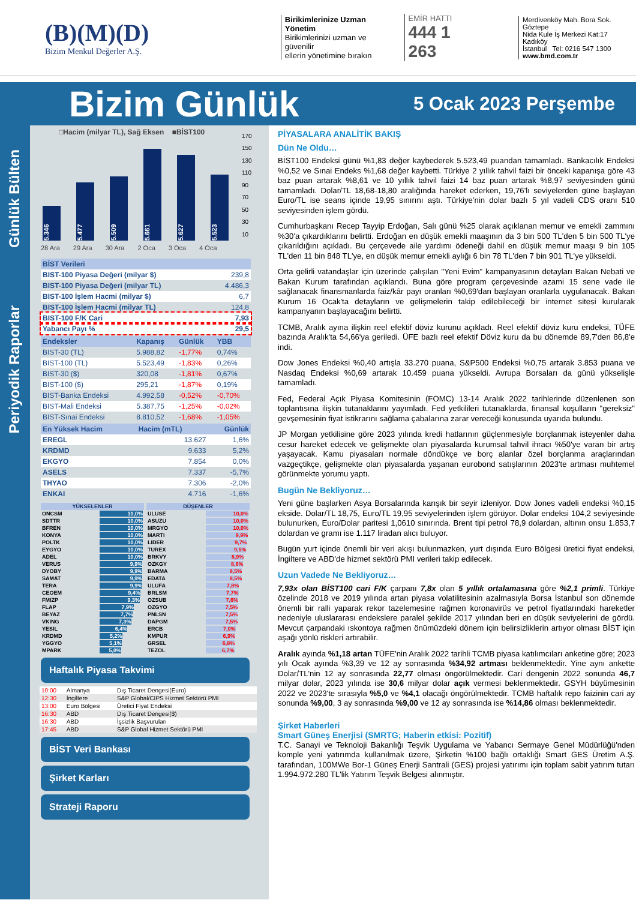(B)(M)(D)
Bizim Menkul Değerler A.Ş.
Birikimlerinize Uzman Yönetim
Birikimlerinizi uzman ve güvenilir
ellerin yönetimine bırakın
EMİR HATTI
444 1 263
Merdivenköy Mah. Bora Sok. Göztepe
Nida Kule İş Merkezi Kat:17 Kadıköy
İstanbul Tel: 0216 547 1300
www.bmd.com.tr
Bizim Günlük
5 Ocak 2023 Perşembe
Günlük Bülten
Periyodik Raporlar
□Hacim (milyar TL), Sağ Eksen ■BİST100
5.346
5.477
5.509
5.661
5.627
5.523
170
150
130
110
90
70
50
30
10
28 Ara 29 Ara 30 Ara 2 Oca 3 Oca 4 Oca
| BİST Verileri | |
| BIST-100 Piyasa Değeri (milyar $) | 239,8 |
| BIST-100 Piyasa Değeri (milyar TL) | 4.486,3 |
| BIST-100 İşlem Hacmi (milyar $) | 6,7 |
| BIST-100 İşlem Hacmi (milyar TL) | 124,8 |
| BIST-100 F/K Cari | 7,93 |
| Yabancı Payı % | 29,5 |
| Endeksler | Kapanış | Günlük | YBB |
| BIST-30 (TL) | 5.988,82 | -1,77% | 0,74% |
| BIST-100 (TL) | 5.523,49 | -1,83% | 0,26% |
| BIST-30 ($) | 320,08 | -1,81% | 0,67% |
| BIST-100 ($) | 295,21 | -1,87% | 0,19% |
| BIST-Banka Endeksi | 4.992,58 | -0,52% | -0,70% |
| BIST-Mali Endeksi | 5.387,75 | -1,25% | -0,02% |
| BIST-Sınai Endeksi | 8.810,52 | -1,68% | -1,05% |
| En Yüksek Hacim | Hacim (mTL) | Günlük |
| EREGL | 13.627 | 1,6% |
| KRDMD | 9.633 | 5,2% |
| EKGYO | 7.854 | 0,0% |
| ASELS | 7.337 | -5,7% |
| THYAO | 7.306 | -2,0% |
| ENKAI | 4.716 | -1,6% |
| YÜKSELENLER | |
| ONCSM | 10,0% |
| SDTTR | 10,0% |
| BFREN | 10,0% |
| KONYA | 10,0% |
| POLTK | 10,0% |
| EYGYO | 10,0% |
| ADEL | 10,0% |
| VERUS | 9,9% |
| DYOBY | 9,9% |
| SAMAT | 9,9% |
| TERA | 9,9% |
| CEOEM | 9,4% |
| FMIZP | 9,3% |
| FLAP | 7,9% |
| BEYAZ | 7,7% |
| VKING | 7,3% |
| YESIL | 6,4% |
| KRDMD | 5,2% |
| YGGYO | 5,1% |
| MPARK | 5,0% |
| DÜŞENLER | |
| ULUSE | 10,0% |
| ASUZU | 10,0% |
| MRGYO | 10,0% |
| MARTI | 9,9% |
| LIDER | 9,7% |
| TUREX | 9,5% |
| BRKVY | 8,9% |
| OZKGY | 8,8% |
| BARMA | 8,5% |
| EDATA | 8,5% |
| ULUFA | 7,8% |
| BRLSM | 7,7% |
| OZSUB | 7,6% |
| OZGYO | 7,5% |
| PNLSN | 7,5% |
| DAPGM | 7,5% |
| ERCB | 7,0% |
| KMPUR | 6,9% |
| GRSEL | 6,8% |
| TEZOL | 6,7% |
Haftalık Piyasa Takvimi
| 10:00 | Almanya | Dış Ticaret Dengesi(Euro) |
| 12:30 | İngiltere | S&P Global/CIPS Hizmet Sektörü PMI |
| 13:00 | Euro Bölgesi | Üretici Fiyat Endeksi |
| 16:30 | ABD | Dış Ticaret Dengesi($) |
| 16:30 | ABD | İşsizlik Başvuruları |
| 17:45 | ABD | S&P Global Hizmet Sektörü PMI |
BİST Veri Bankası
Şirket Karları
Strateji Raporu
PİYASALARA ANALİTİK BAKIŞ
Dün Ne Oldu…
BİST100 Endeksi günü %1,83 değer kaybederek 5.523,49 puandan tamamladı. Bankacılık Endeksi %0,52 ve Sınai Endeks %1,68 değer kaybetti. Türkiye 2 yıllık tahvil faizi bir önceki kapanışa göre 43 baz puan artarak %8,61 ve 10 yıllık tahvil faizi 14 baz puan artarak %8,97 seviyesinden günü tamamladı. Dolar/TL 18,68-18,80 aralığında hareket ederken, 19,76'lı seviyelerden güne başlayan Euro/TL ise seans içinde 19,95 sınırını aştı. Türkiye'nin dolar bazlı 5 yıl vadeli CDS oranı 510 seviyesinden işlem gördü.
Cumhurbaşkanı Recep Tayyip Erdoğan, Salı günü %25 olarak açıklanan memur ve emekli zammını %30'a çıkardıklarını belirtti. Erdoğan en düşük emekli maaşının da 3 bin 500 TL'den 5 bin 500 TL'ye çıkarıldığını açıkladı. Bu çerçevede aile yardımı ödeneği dahil en düşük memur maaşı 9 bin 105 TL'den 11 bin 848 TL'ye, en düşük memur emekli aylığı 6 bin 78 TL'den 7 bin 901 TL'ye yükseldi.
Orta gelirli vatandaşlar için üzerinde çalışılan "Yeni Evim" kampanyasının detayları Bakan Nebati ve Bakan Kurum tarafından açıklandı. Buna göre program çerçevesinde azami 15 sene vade ile sağlanacak finansmanlarda faiz/kâr payı oranları %0,69'dan başlayan oranlarla uygulanacak. Bakan Kurum 16 Ocak'ta detayların ve gelişmelerin takip edilebileceği bir internet sitesi kurularak kampanyanın başlayacağını belirtti.
TCMB, Aralık ayına ilişkin reel efektif döviz kurunu açıkladı. Reel efektif döviz kuru endeksi, TÜFE bazında Aralık'ta 54,66'ya geriledi. ÜFE bazlı reel efektif Döviz kuru da bu dönemde 89,7'den 86,8'e indi.
Dow Jones Endeksi %0,40 artışla 33.270 puana, S&P500 Endeksi %0,75 artarak 3.853 puana ve Nasdaq Endeksi %0,69 artarak 10.459 puana yükseldi. Avrupa Borsaları da günü yükselişle tamamladı.
Fed, Federal Açık Piyasa Komitesinin (FOMC) 13-14 Aralık 2022 tarihlerinde düzenlenen son toplantısına ilişkin tutanaklarını yayımladı. Fed yetkilileri tutanaklarda, finansal koşulların "gereksiz" gevşemesinin fiyat istikrarını sağlama çabalarına zarar vereceği konusunda uyarıda bulundu.
JP Morgan yetkilisine göre 2023 yılında kredi hatlarının güçlenmesiyle borçlanmak isteyenler daha cesur hareket edecek ve gelişmekte olan piyasalarda kurumsal tahvil ihracı %50'ye varan bir artış yaşayacak. Kamu piyasaları normale döndükçe ve borç alanlar özel borçlanma araçlarından vazgeçtikçe, gelişmekte olan piyasalarda yaşanan eurobond satışlarının 2023'te artması muhtemel görünmekte yorumu yaptı.
Bugün Ne Bekliyoruz…
Yeni güne başlarken Asya Borsalarında karışık bir seyir izleniyor. Dow Jones vadeli endeksi %0,15 ekside. Dolar/TL 18,75, Euro/TL 19,95 seviyelerinden işlem görüyor. Dolar endeksi 104,2 seviyesinde bulunurken, Euro/Dolar paritesi 1,0610 sınırında. Brent tipi petrol 78,9 dolardan, altının onsu 1.853,7 dolardan ve gramı ise 1.117 liradan alıcı buluyor.
Bugün yurt içinde önemli bir veri akışı bulunmazken, yurt dışında Euro Bölgesi üretici fiyat endeksi, İngiltere ve ABD'de hizmet sektörü PMI verileri takip edilecek.
Uzun Vadede Ne Bekliyoruz…
7,93x olan BİST100 cari F/K çarpanı 7,8x olan 5 yıllık ortalamasına göre %2,1 primli. Türkiye özelinde 2018 ve 2019 yılında artan piyasa volatilitesinin azalmasıyla Borsa İstanbul son dönemde önemli bir ralli yaparak rekor tazelemesine rağmen koronavirüs ve petrol fiyatlarındaki hareketler nedeniyle uluslararası endekslere paralel şekilde 2017 yılından beri en düşük seviyelerini de gördü. Mevcut çarpandaki ıskontoya rağmen önümüzdeki dönem için belirsizliklerin artıyor olması BİST için aşağı yönlü riskleri artırabilir.
Aralık ayında %1,18 artan TÜFE'nin Aralık 2022 tarihli TCMB piyasa katılımcıları anketine göre; 2023 yılı Ocak ayında %3,39 ve 12 ay sonrasında %34,92 artması beklenmektedir. Yine aynı ankette Dolar/TL'nin 12 ay sonrasında 22,77 olması öngörülmektedir. Cari dengenin 2022 sonunda 46,7 milyar dolar, 2023 yılında ise 30,6 milyar dolar açık vermesi beklenmektedir. GSYH büyümesinin 2022 ve 2023'te sırasıyla %5,0 ve %4,1 olacağı öngörülmektedir. TCMB haftalık repo faizinin cari ay sonunda %9,00, 3 ay sonrasında %9,00 ve 12 ay sonrasında ise %14,86 olması beklenmektedir.
Şirket Haberleri
Smart Güneş Enerjisi (SMRTG; Haberin etkisi: Pozitif)
T.C. Sanayi ve Teknoloji Bakanlığı Teşvik Uygulama ve Yabancı Sermaye Genel Müdürlüğü'nden komple yeni yatırımda kullanılmak üzere, Şirketin %100 bağlı ortaklığı Smart GES Üretim A.Ş. tarafından, 100MWe Bor-1 Güneş Enerji Santrali (GES) projesi yatırımı için toplam sabit yatırım tutarı 1.994.972.280 TL'lik Yatırım Teşvik Belgesi alınmıştır.